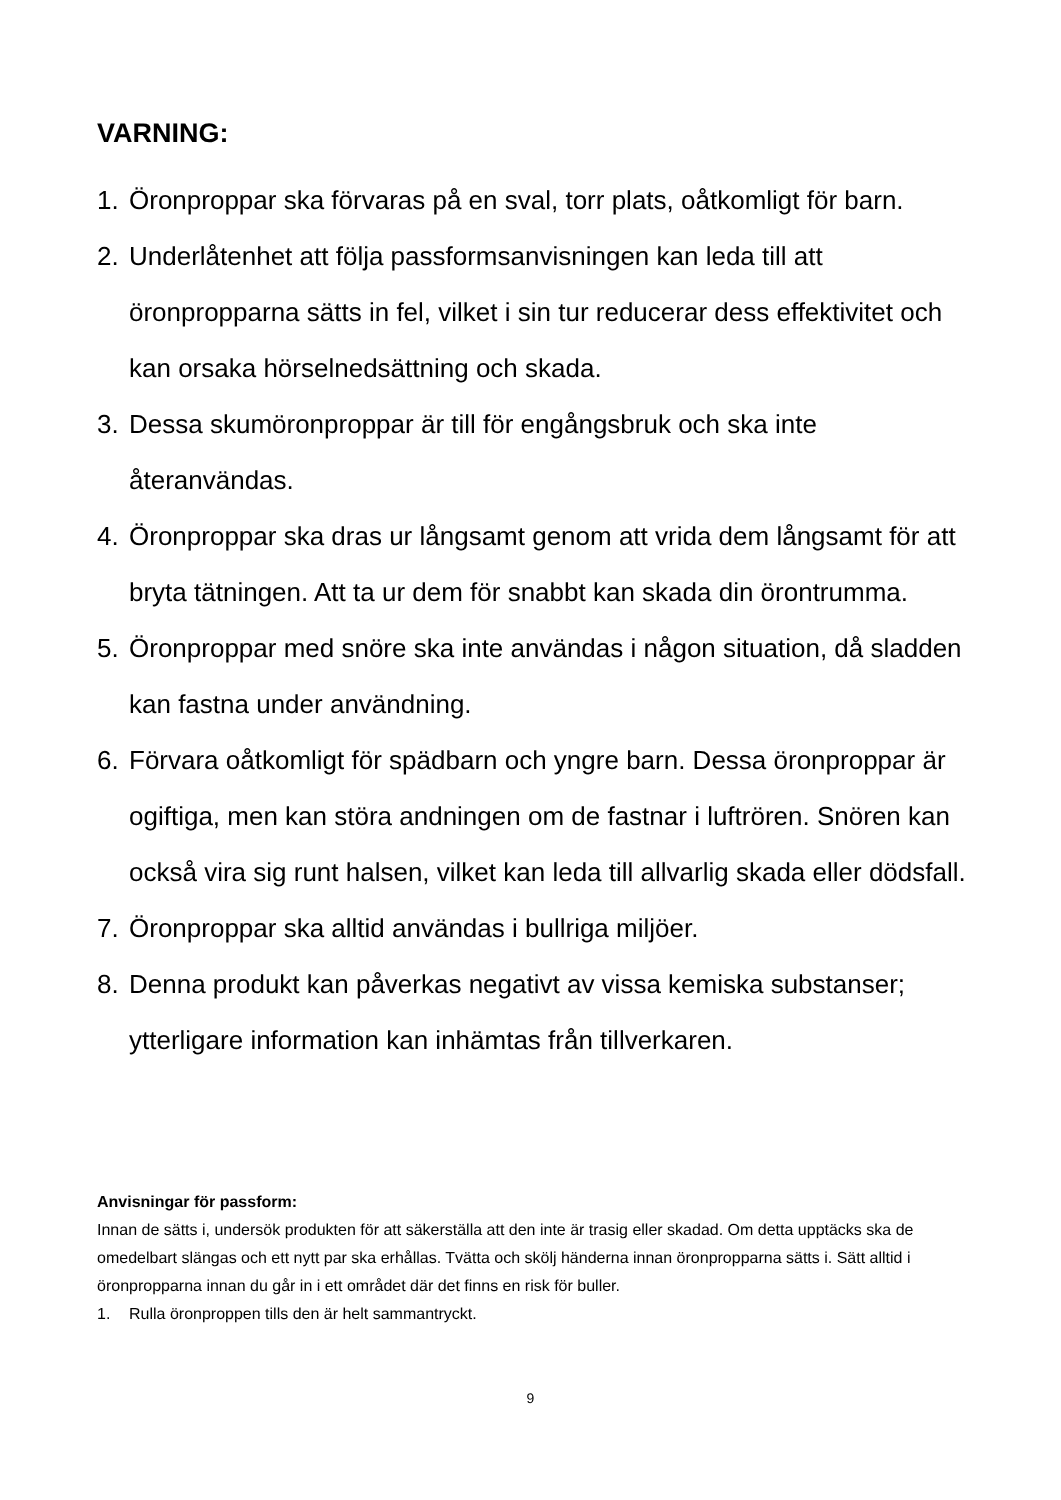VARNING:
1. Öronproppar ska förvaras på en sval, torr plats, oåtkomligt för barn.
2. Underlåtenhet att följa passformsanvisningen kan leda till att öronpropparna sätts in fel, vilket i sin tur reducerar dess effektivitet och kan orsaka hörselnedsättning och skada.
3. Dessa skumöronproppar är till för engångsbruk och ska inte återanvändas.
4. Öronproppar ska dras ur långsamt genom att vrida dem långsamt för att bryta tätningen. Att ta ur dem för snabbt kan skada din örontrumma.
5. Öronproppar med snöre ska inte användas i någon situation, då sladden kan fastna under användning.
6. Förvara oåtkomligt för spädbarn och yngre barn. Dessa öronproppar är ogiftiga, men kan störa andningen om de fastnar i luftrören. Snören kan också vira sig runt halsen, vilket kan leda till allvarlig skada eller dödsfall.
7. Öronproppar ska alltid användas i bullriga miljöer.
8. Denna produkt kan påverkas negativt av vissa kemiska substanser; ytterligare information kan inhämtas från tillverkaren.
Anvisningar för passform:
Innan de sätts i, undersök produkten för att säkerställa att den inte är trasig eller skadad. Om detta upptäcks ska de omedelbart slängas och ett nytt par ska erhållas. Tvätta och skölj händerna innan öronpropparna sätts i. Sätt alltid i öronpropparna innan du går in i ett området där det finns en risk för buller.
1. Rulla öronproppen tills den är helt sammantryckt.
9